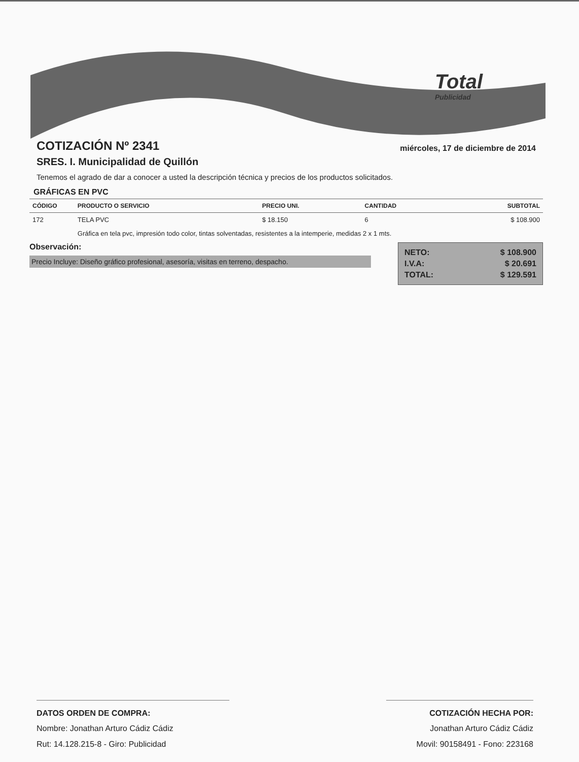Total
Publicidad
COTIZACIÓN Nº 2341
miércoles, 17 de diciembre de 2014
SRES. I. Municipalidad de Quillón
Tenemos el agrado de dar a conocer a usted la descripción técnica y precios de los productos solicitados.
GRÁFICAS EN PVC
| CÓDIGO | PRODUCTO O SERVICIO | PRECIO UNI. | CANTIDAD | SUBTOTAL |
| --- | --- | --- | --- | --- |
| 172 | TELA PVC | $ 18.150 | 6 | $ 108.900 |
| | Gráfica en tela pvc, impresión todo color, tintas solventadas, resistentes a la intemperie, medidas 2 x 1 mts. | | | |
Observación:
Precio Incluye: Diseño gráfico profesional, asesoría, visitas en terreno, despacho.
NETO: $ 108.900
I.V.A: $ 20.691
TOTAL: $ 129.591
DATOS ORDEN DE COMPRA:
Nombre: Jonathan Arturo Cádiz Cádiz
Rut: 14.128.215-8 - Giro: Publicidad
COTIZACIÓN HECHA POR:
Jonathan Arturo Cádiz Cádiz
Movil: 90158491 - Fono: 223168